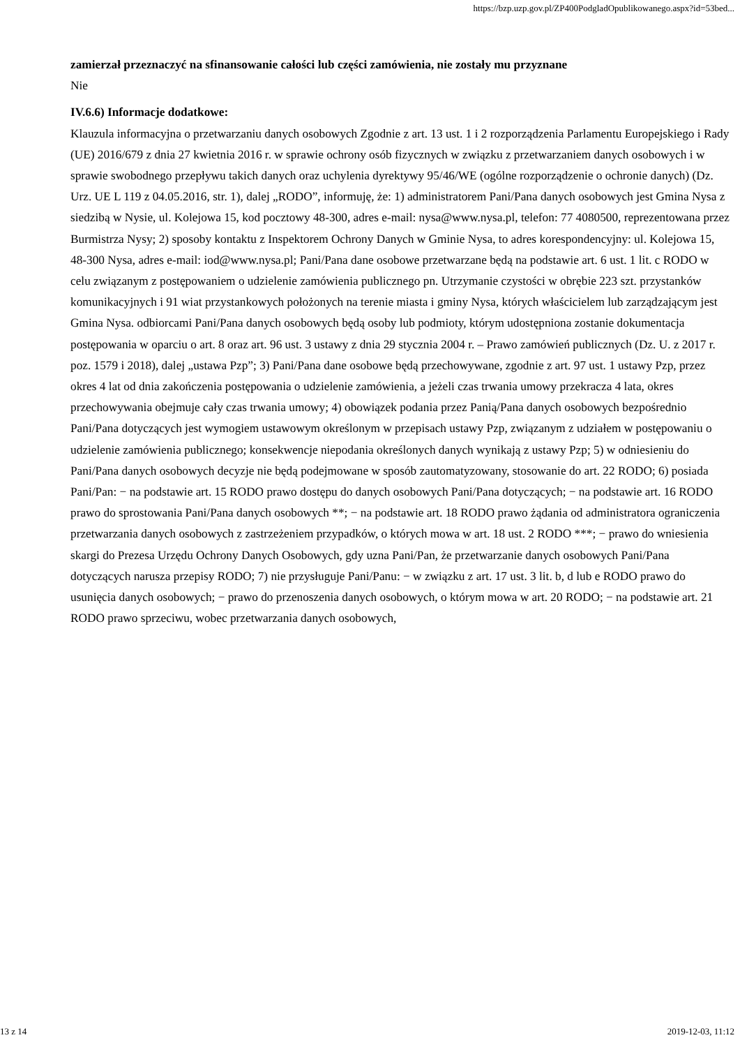https://bzp.uzp.gov.pl/ZP400PodgladOpublikowanego.aspx?id=53bed...
zamierzał przeznaczyć na sfinansowanie całości lub części zamówienia, nie zostały mu przyznane
Nie
IV.6.6) Informacje dodatkowe:
Klauzula informacyjna o przetwarzaniu danych osobowych Zgodnie z art. 13 ust. 1 i 2 rozporządzenia Parlamentu Europejskiego i Rady (UE) 2016/679 z dnia 27 kwietnia 2016 r. w sprawie ochrony osób fizycznych w związku z przetwarzaniem danych osobowych i w sprawie swobodnego przepływu takich danych oraz uchylenia dyrektywy 95/46/WE (ogólne rozporządzenie o ochronie danych) (Dz. Urz. UE L 119 z 04.05.2016, str. 1), dalej „RODO”, informuję, że: 1) administratorem Pani/Pana danych osobowych jest Gmina Nysa z siedzibą w Nysie, ul. Kolejowa 15, kod pocztowy 48-300, adres e-mail: nysa@www.nysa.pl, telefon: 77 4080500, reprezentowana przez Burmistrza Nysy; 2) sposoby kontaktu z Inspektorem Ochrony Danych w Gminie Nysa, to adres korespondencyjny: ul. Kolejowa 15, 48-300 Nysa, adres e-mail: iod@www.nysa.pl; Pani/Pana dane osobowe przetwarzane będą na podstawie art. 6 ust. 1 lit. c RODO w celu związanym z postępowaniem o udzielenie zamówienia publicznego pn. Utrzymanie czystości w obrębie 223 szt. przystanków komunikacyjnych i 91 wiat przystankowych położonych na terenie miasta i gminy Nysa, których właścicielem lub zarządzającym jest Gmina Nysa. odbiorcami Pani/Pana danych osobowych będą osoby lub podmioty, którym udostępniona zostanie dokumentacja postępowania w oparciu o art. 8 oraz art. 96 ust. 3 ustawy z dnia 29 stycznia 2004 r. – Prawo zamówień publicznych (Dz. U. z 2017 r. poz. 1579 i 2018), dalej „ustawa Pzp”; 3) Pani/Pana dane osobowe będą przechowywane, zgodnie z art. 97 ust. 1 ustawy Pzp, przez okres 4 lat od dnia zakończenia postępowania o udzielenie zamówienia, a jeżeli czas trwania umowy przekracza 4 lata, okres przechowywania obejmuje cały czas trwania umowy; 4) obowiązek podania przez Panią/Pana danych osobowych bezpośrednio Pani/Pana dotyczących jest wymogiem ustawowym określonym w przepisach ustawy Pzp, związanym z udziałem w postępowaniu o udzielenie zamówienia publicznego; konsekwencje niepodania określonych danych wynikają z ustawy Pzp; 5) w odniesieniu do Pani/Pana danych osobowych decyzje nie będą podejmowane w sposób zautomatyzowany, stosowanie do art. 22 RODO; 6) posiada Pani/Pan: − na podstawie art. 15 RODO prawo dostępu do danych osobowych Pani/Pana dotyczących; − na podstawie art. 16 RODO prawo do sprostowania Pani/Pana danych osobowych **; − na podstawie art. 18 RODO prawo żądania od administratora ograniczenia przetwarzania danych osobowych z zastrzeżeniem przypadków, o których mowa w art. 18 ust. 2 RODO ***; − prawo do wniesienia skargi do Prezesa Urzędu Ochrony Danych Osobowych, gdy uzna Pani/Pan, że przetwarzanie danych osobowych Pani/Pana dotyczących narusza przepisy RODO; 7) nie przysługuje Pani/Panu: − w związku z art. 17 ust. 3 lit. b, d lub e RODO prawo do usunięcia danych osobowych; − prawo do przenoszenia danych osobowych, o którym mowa w art. 20 RODO; − na podstawie art. 21 RODO prawo sprzeciwu, wobec przetwarzania danych osobowych,
13 z 14 2019-12-03, 11:12